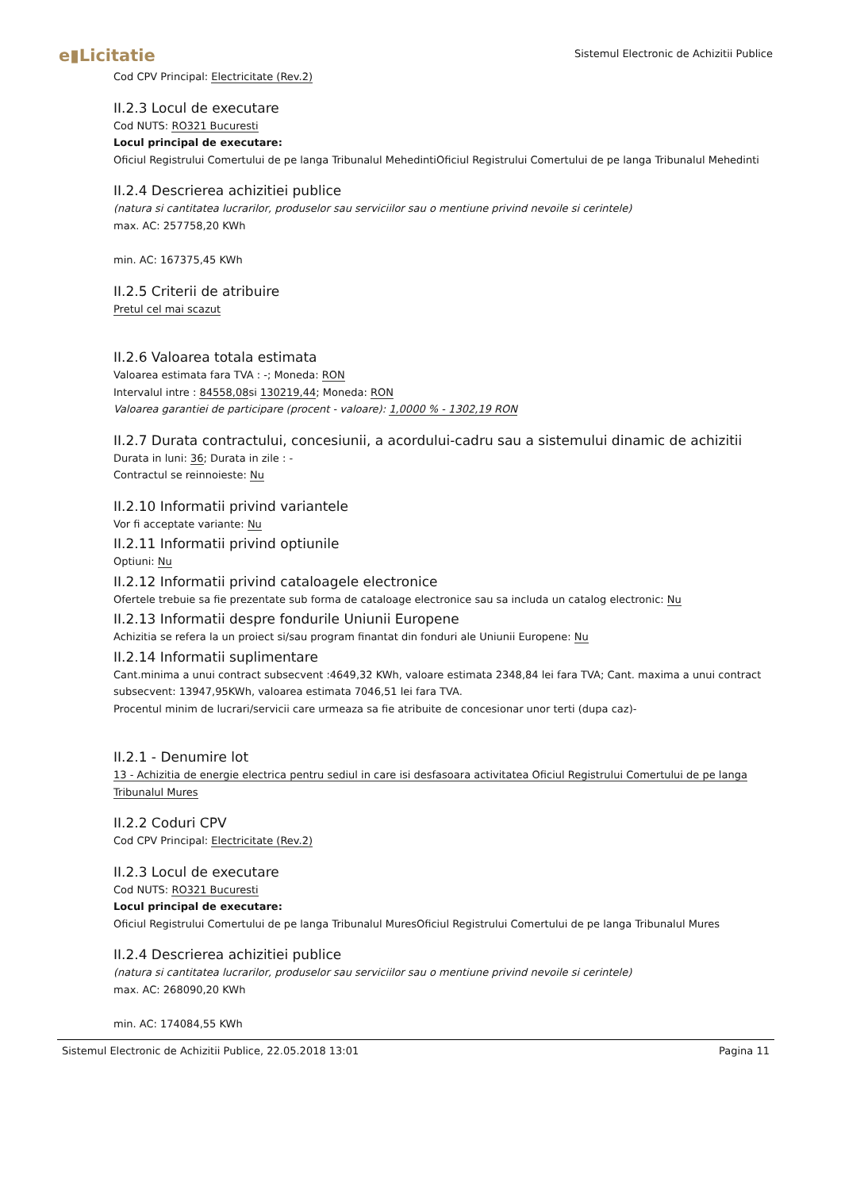e▮Licitatie
Sistemul Electronic de Achizitii Publice
Cod CPV Principal: Electricitate (Rev.2)
II.2.3 Locul de executare
Cod NUTS: RO321 Bucuresti
Locul principal de executare:
Oficiul Registrului Comertului de pe langa Tribunalul MehedintiOficiul Registrului Comertului de pe langa Tribunalul Mehedinti
II.2.4 Descrierea achizitiei publice
(natura si cantitatea lucrarilor, produselor sau serviciilor sau o mentiune privind nevoile si cerintele)
max. AC: 257758,20 KWh
min. AC: 167375,45 KWh
II.2.5 Criterii de atribuire
Pretul cel mai scazut
II.2.6 Valoarea totala estimata
Valoarea estimata fara TVA : -; Moneda: RON
Intervalul intre : 84558,08si 130219,44; Moneda: RON
Valoarea garantiei de participare (procent - valoare): 1,0000 % - 1302,19 RON
II.2.7 Durata contractului, concesiunii, a acordului-cadru sau a sistemului dinamic de achizitii
Durata in luni: 36; Durata in zile : -
Contractul se reinnoieste: Nu
II.2.10 Informatii privind variantele
Vor fi acceptate variante: Nu
II.2.11 Informatii privind optiunile
Optiuni: Nu
II.2.12 Informatii privind cataloagele electronice
Ofertele trebuie sa fie prezentate sub forma de cataloage electronice sau sa includa un catalog electronic: Nu
II.2.13 Informatii despre fondurile Uniunii Europene
Achizitia se refera la un proiect si/sau program finantat din fonduri ale Uniunii Europene: Nu
II.2.14 Informatii suplimentare
Cant.minima a unui contract subsecvent :4649,32 KWh, valoare estimata 2348,84 lei fara TVA; Cant. maxima a unui contract subsecvent: 13947,95KWh, valoarea estimata 7046,51 lei fara TVA.
Procentul minim de lucrari/servicii care urmeaza sa fie atribuite de concesionar unor terti (dupa caz)-
II.2.1 - Denumire lot
13 - Achizitia de energie electrica pentru sediul in care isi desfasoara activitatea Oficiul Registrului Comertului de pe langa Tribunalul Mures
II.2.2 Coduri CPV
Cod CPV Principal: Electricitate (Rev.2)
II.2.3 Locul de executare
Cod NUTS: RO321 Bucuresti
Locul principal de executare:
Oficiul Registrului Comertului de pe langa Tribunalul MuresOficiul Registrului Comertului de pe langa Tribunalul Mures
II.2.4 Descrierea achizitiei publice
(natura si cantitatea lucrarilor, produselor sau serviciilor sau o mentiune privind nevoile si cerintele)
max. AC: 268090,20 KWh
min. AC: 174084,55 KWh
Sistemul Electronic de Achizitii Publice, 22.05.2018 13:01 Pagina 11